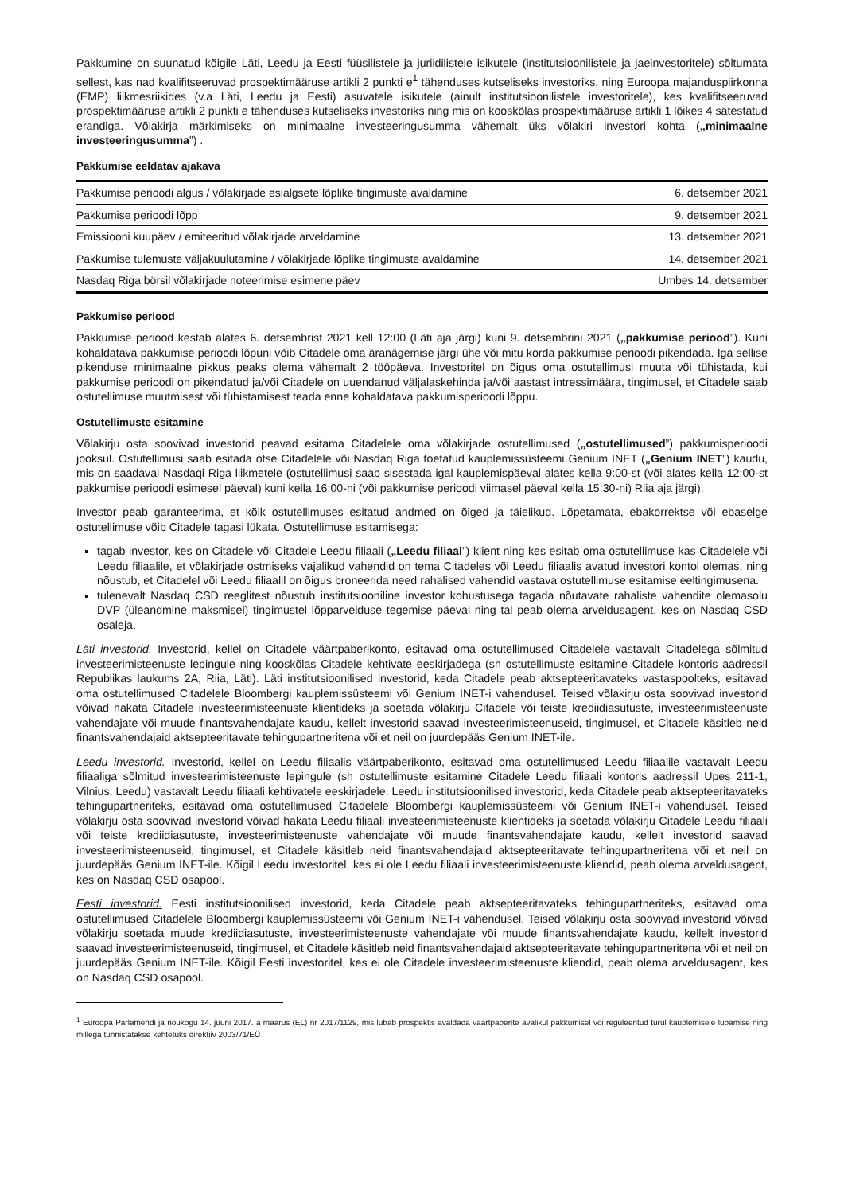Pakkumine on suunatud kõigile Läti, Leedu ja Eesti füüsilistele ja juriidilistele isikutele (institutsioonilistele ja jaeinvestoritele) sõltumata sellest, kas nad kvalifitseeruvad prospektimääruse artikli 2 punkti e<sup>1</sup> tähenduses kutseliseks investoriks, ning Euroopa majanduspiirkonna (EMP) liikmesriikides (v.a Läti, Leedu ja Eesti) asuvatele isikutele (ainult institutsioonilistele investoritele), kes kvalifitseeruvad prospektimääruse artikli 2 punkti e tähenduses kutseliseks investoriks ning mis on kooskõlas prospektimääruse artikli 1 lõikes 4 sätestatud erandiga. Võlakirja märkimiseks on minimaalne investeeringusumma vähemalt üks võlakiri investori kohta („minimaalne investeeringusumma”) .
Pakkumise eeldatav ajakava
| Pakkumise perioodi algus / võlakirjade esialgsete lõplike tingimuste avaldamine | 6. detsember 2021 |
| Pakkumise perioodi lõpp | 9. detsember 2021 |
| Emissiooni kuupäev / emiteeritud võlakirjade arveldamine | 13. detsember 2021 |
| Pakkumise tulemuste väljakuulutamine / võlakirjade lõplike tingimuste avaldamine | 14. detsember 2021 |
| Nasdaq Riga börsil võlakirjade noteerimise esimene päev | Umbes 14. detsember |
Pakkumise periood
Pakkumise periood kestab alates 6. detsembrist 2021 kell 12:00 (Läti aja järgi) kuni 9. detsembrini 2021 („pakkumise periood”). Kuni kohaldatava pakkumise perioodi lõpuni võib Citadele oma äranägemise järgi ühe või mitu korda pakkumise perioodi pikendada. Iga sellise pikenduse minimaalne pikkus peaks olema vähemalt 2 tööpäeva. Investoritel on õigus oma ostutellimusi muuta või tühistada, kui pakkumise perioodi on pikendatud ja/või Citadele on uuendanud väljalaskehinda ja/või aastast intressimäära, tingimusel, et Citadele saab ostutellimuse muutmisest või tühistamisest teada enne kohaldatava pakkumisperioodi lõppu.
Ostutellimuste esitamine
Võlakirju osta soovivad investorid peavad esitama Citadelele oma võlakirjade ostutellimused („ostutellimused”) pakkumisperioodi jooksul. Ostutellimusi saab esitada otse Citadelele või Nasdaq Riga toetatud kauplemissüsteemi Genium INET („Genium INET”) kaudu, mis on saadaval Nasdaqi Riga liikmetele (ostutellimusi saab sisestada igal kauplemispäeval alates kella 9:00-st (või alates kella 12:00-st pakkumise perioodi esimesel päeval) kuni kella 16:00-ni (või pakkumise perioodi viimasel päeval kella 15:30-ni) Riia aja järgi).
Investor peab garanteerima, et kõik ostutellimuses esitatud andmed on õiged ja täielikud. Lõpetamata, ebakorrektse või ebaselge ostutellimuse võib Citadele tagasi lükata. Ostutellimuse esitamisega:
tagab investor, kes on Citadele või Citadele Leedu filiaali („Leedu filiaal”) klient ning kes esitab oma ostutellimuse kas Citadelele või Leedu filiaalile, et võlakirjade ostmiseks vajalikud vahendid on tema Citadeles või Leedu filiaalis avatud investori kontol olemas, ning nõustub, et Citadelel või Leedu filiaalil on õigus broneerida need rahalised vahendid vastava ostutellimuse esitamise eeltingimusena.
tulenevalt Nasdaq CSD reeglitest nõustub institutsiooniline investor kohustusega tagada nõutavate rahaliste vahendite olemasolu DVP (üleandmine maksmisel) tingimustel lõpparvelduse tegemise päeval ning tal peab olema arveldusagent, kes on Nasdaq CSD osaleja.
Läti investorid. Investorid, kellel on Citadele väärtpaberikonto, esitavad oma ostutellimused Citadelele vastavalt Citadelega sõlmitud investeerimisteenuste lepingule ning kooskõlas Citadele kehtivate eeskirjadega (sh ostutellimuste esitamine Citadele kontoris aadressil Republikas laukums 2A, Riia, Läti). Läti institutsioonilised investorid, keda Citadele peab aktsepteeritavateks vastaspoolteks, esitavad oma ostutellimused Citadelele Bloombergi kauplemissüsteemi või Genium INET-i vahendusel. Teised võlakirju osta soovivad investorid võivad hakata Citadele investeerimisteenuste klientideks ja soetada võlakirju Citadele või teiste krediidiasutuste, investeerimisteenuste vahendajate või muude finantsvahendajate kaudu, kellelt investorid saavad investeerimisteenuseid, tingimusel, et Citadele käsitleb neid finantsvahendajaid aktsepteeritavate tehingupartneritena või et neil on juurdepääs Genium INET-ile.
Leedu investorid. Investorid, kellel on Leedu filiaalis väärtpaberikonto, esitavad oma ostutellimused Leedu filiaalile vastavalt Leedu filiaaliga sõlmitud investeerimisteenuste lepingule (sh ostutellimuste esitamine Citadele Leedu filiaali kontoris aadressil Upes 211-1, Vilnius, Leedu) vastavalt Leedu filiaali kehtivatele eeskirjadele. Leedu institutsioonilised investorid, keda Citadele peab aktsepteeritavateks tehingupartneriteks, esitavad oma ostutellimused Citadelele Bloombergi kauplemissüsteemi või Genium INET-i vahendusel. Teised võlakirju osta soovivad investorid võivad hakata Leedu filiaali investeerimisteenuste klientideks ja soetada võlakirju Citadele Leedu filiaali või teiste krediidiasutuste, investeerimisteenuste vahendajate või muude finantsvahendajate kaudu, kellelt investorid saavad investeerimisteenuseid, tingimusel, et Citadele käsitleb neid finantsvahendajaid aktsepteeritavate tehingupartneritena või et neil on juurdepääs Genium INET-ile. Kõigil Leedu investoritel, kes ei ole Leedu filiaali investeerimisteenuste kliendid, peab olema arveldusagent, kes on Nasdaq CSD osapool.
Eesti investorid. Eesti institutsioonilised investorid, keda Citadele peab aktsepteeritavateks tehingupartneriteks, esitavad oma ostutellimused Citadelele Bloombergi kauplemissüsteemi või Genium INET-i vahendusel. Teised võlakirju osta soovivad investorid võivad võlakirju soetada muude krediidiasutuste, investeerimisteenuste vahendajate või muude finantsvahendajate kaudu, kellelt investorid saavad investeerimisteenuseid, tingimusel, et Citadele käsitleb neid finantsvahendajaid aktsepteeritavate tehingupartneritena või et neil on juurdepääs Genium INET-ile. Kõigil Eesti investoritel, kes ei ole Citadele investeerimisteenuste kliendid, peab olema arveldusagent, kes on Nasdaq CSD osapool.
<sup>1</sup> Euroopa Parlamendi ja nõukogu 14. juuni 2017. a määrus (EL) nr 2017/1129, mis lubab prospektis avaldada väärtpaberite avalikul pakkumisel või reguleeritud turul kauplemisele lubamise ning millega tunnistatakse kehtetuks direktiiv 2003/71/EÜ